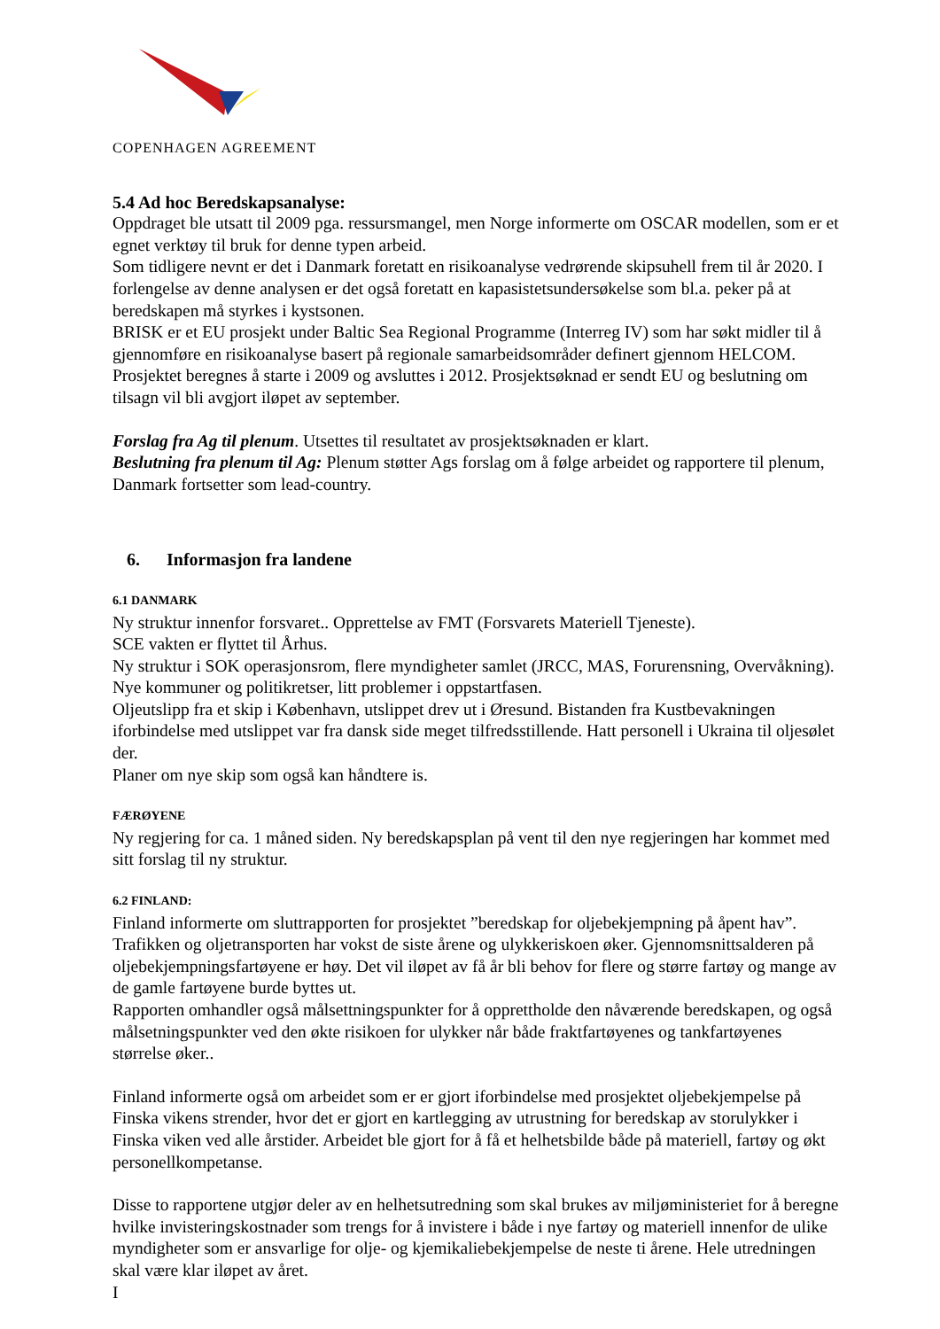COPENHAGEN AGREEMENT
5.4 Ad hoc Beredskapsanalyse:
Oppdraget ble utsatt til 2009 pga. ressursmangel, men Norge informerte om OSCAR modellen, som er et egnet verktøy til bruk for denne typen arbeid.
Som tidligere nevnt er det i Danmark foretatt en risikoanalyse vedrørende skipsuhell frem til år 2020. I forlengelse av denne analysen er det også foretatt en kapasistetsundersøkelse som bl.a. peker på at beredskapen må styrkes i kystsonen.
BRISK er et EU prosjekt under Baltic Sea Regional Programme (Interreg IV) som har søkt midler til å gjennomføre en risikoanalyse basert på regionale samarbeidsområder definert gjennom HELCOM. Prosjektet beregnes å starte i 2009 og avsluttes i 2012. Prosjektsøknad er sendt EU og beslutning om tilsagn vil bli avgjort iløpet av september.
Forslag fra Ag til plenum. Utsettes til resultatet av prosjektsøknaden er klart.
Beslutning fra plenum til Ag: Plenum støtter Ags forslag om å følge arbeidet og rapportere til plenum, Danmark fortsetter som lead-country.
6. Informasjon fra landene
6.1 DANMARK
Ny struktur innenfor forsvaret.. Opprettelse av FMT (Forsvarets Materiell Tjeneste).
SCE vakten er flyttet til Århus.
Ny struktur i SOK operasjonsrom, flere myndigheter samlet (JRCC, MAS, Forurensning, Overvåkning). Nye kommuner og politikretser, litt problemer i oppstartfasen.
Oljeutslipp fra et skip i København, utslippet drev ut i Øresund. Bistanden fra Kustbevakningen iforbindelse med utslippet var fra dansk side meget tilfredsstillende. Hatt personell i Ukraina til oljesølet der.
Planer om nye skip som også kan håndtere is.
FÆRØYENE
Ny regjering for ca. 1 måned siden. Ny beredskapsplan på vent til den nye regjeringen har kommet med sitt forslag til ny struktur.
6.2 FINLAND:
Finland informerte om sluttrapporten for prosjektet ”beredskap for oljebekjempning på åpent hav”. Trafikken og oljetransporten har vokst de siste årene og ulykkeriskoen øker. Gjennomsnittsalderen på oljebekjempningsfartøyene er høy. Det vil iløpet av få år bli behov for flere og større fartøy og mange av de gamle fartøyene burde byttes ut.
Rapporten omhandler også målsettningspunkter for å opprettholde den nåværende beredskapen, og også målsetningspunkter ved den økte risikoen for ulykker når både fraktfartøyenes og tankfartøyenes størrelse øker..
Finland informerte også om arbeidet som er er gjort iforbindelse med prosjektet oljebekjempelse på Finska vikens strender, hvor det er gjort en kartlegging av utrustning for beredskap av storulykker i Finska viken ved alle årstider. Arbeidet ble gjort for å få et helhetsbilde både på materiell, fartøy og økt personellkompetanse.
Disse to rapportene utgjør deler av en helhetsutredning som skal brukes av miljøministeriet for å beregne hvilke invisteringskostnader som trengs for å invistere i både i nye fartøy og materiell innenfor de ulike myndigheter som er ansvarlige for olje- og kjemikaliebekjempelse de neste ti årene. Hele utredningen skal være klar iløpet av året.
I